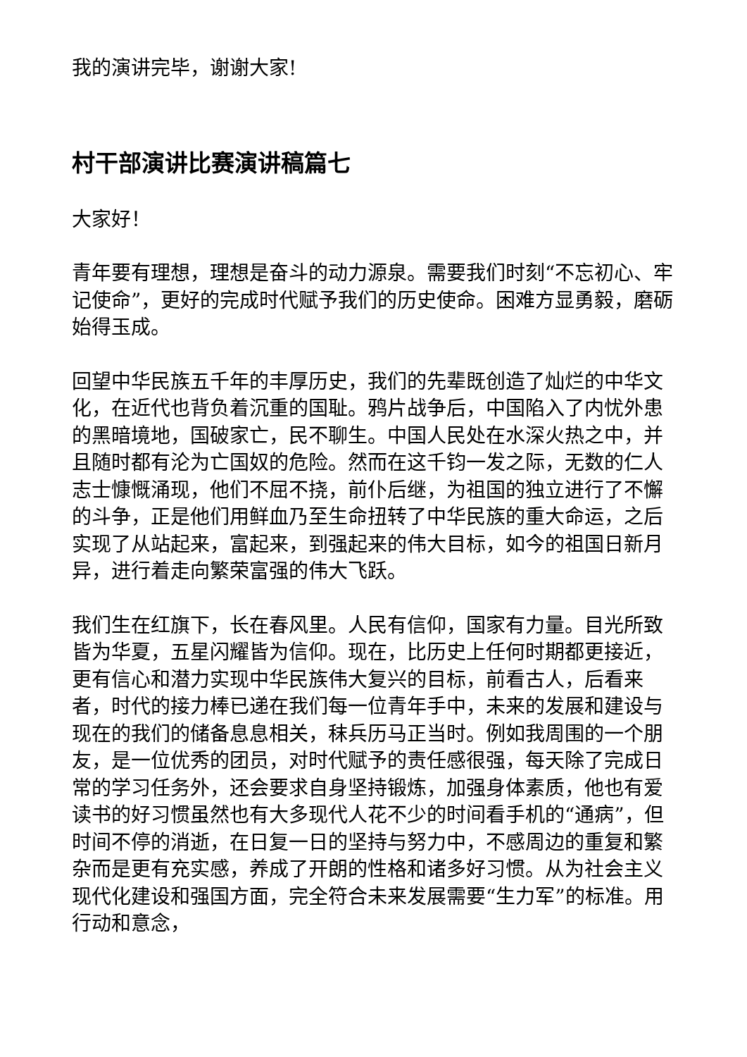我的演讲完毕，谢谢大家!
村干部演讲比赛演讲稿篇七
大家好！
青年要有理想，理想是奋斗的动力源泉。需要我们时刻“不忘初心、牢记使命”，更好的完成时代赋予我们的历史使命。困难方显勇毅，磨砺始得玉成。
回望中华民族五千年的丰厚历史，我们的先辈既创造了灿烂的中华文化，在近代也背负着沉重的国耻。鸦片战争后，中国陷入了内忧外患的黑暗境地，国破家亡，民不聊生。中国人民处在水深火热之中，并且随时都有沦为亡国奴的危险。然而在这千钧一发之际，无数的仁人志士慷慨涌现，他们不屈不挠，前仆后继，为祖国的独立进行了不懈的斗争，正是他们用鲜血乃至生命扭转了中华民族的重大命运，之后实现了从站起来，富起来，到强起来的伟大目标，如今的祖国日新月异，进行着走向繁荣富强的伟大飞跃。
我们生在红旗下，长在春风里。人民有信仰，国家有力量。目光所致皆为华夏，五星闪耀皆为信仰。现在，比历史上任何时期都更接近，更有信心和潜力实现中华民族伟大复兴的目标，前看古人，后看来者，时代的接力棒已递在我们每一位青年手中，未来的发展和建设与现在的我们的储备息息相关，秣兵历马正当时。例如我周围的一个朋友，是一位优秀的团员，对时代赋予的责任感很强，每天除了完成日常的学习任务外，还会要求自身坚持锻炼，加强身体素质，他也有爱读书的好习惯虽然也有大多现代人花不少的时间看手机的“通病”，但时间不停的消逝，在日复一日的坚持与努力中，不感周边的重复和繁杂而是更有充实感，养成了开朗的性格和诸多好习惯。从为社会主义现代化建设和强国方面，完全符合未来发展需要“生力军”的标准。用行动和意念，